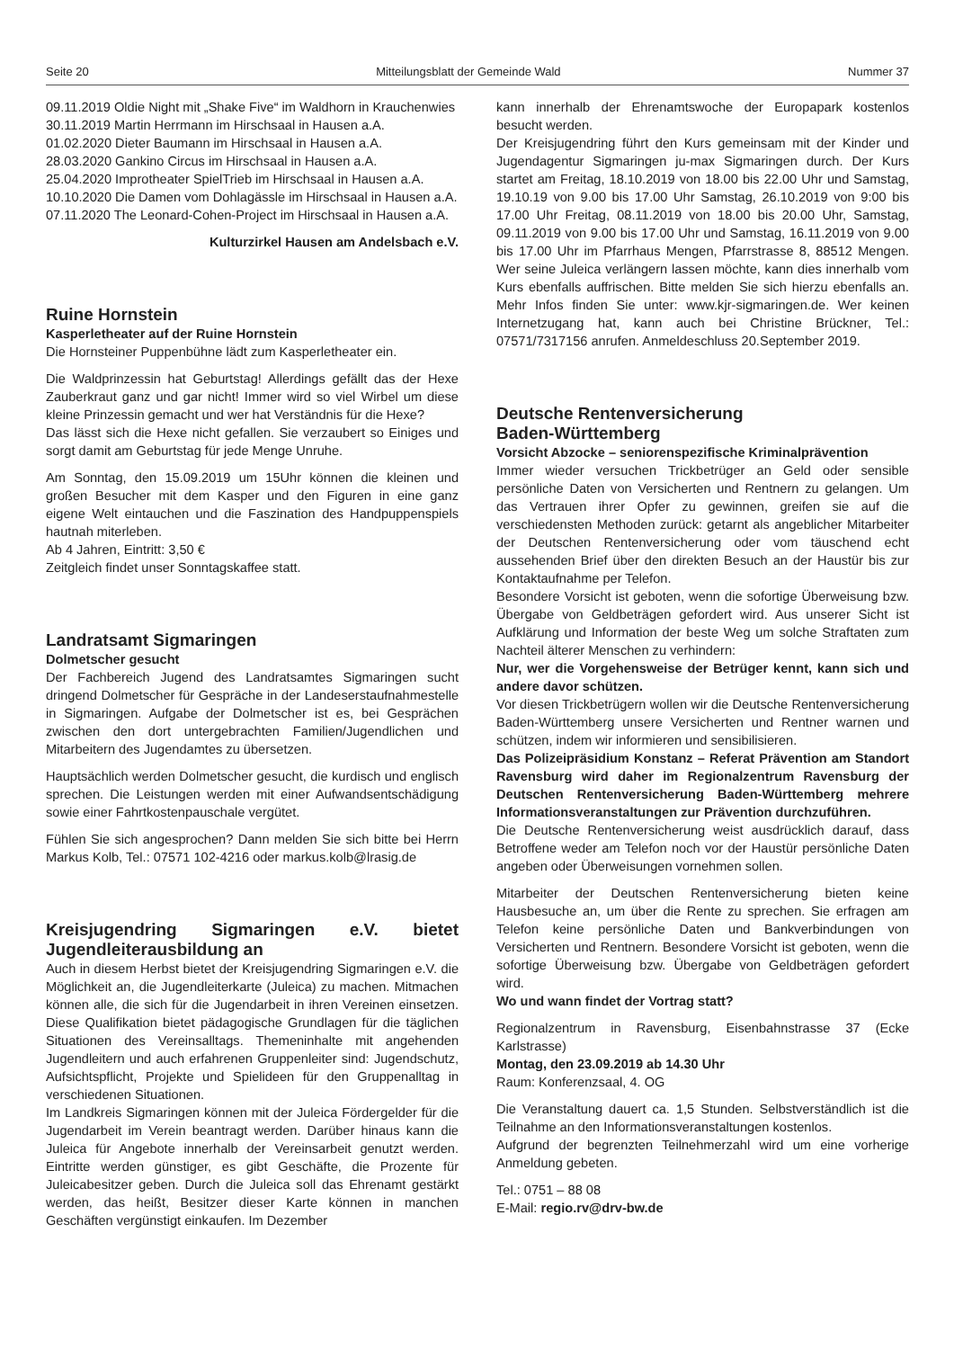Seite 20 Mitteilungsblatt der Gemeinde Wald Nummer 37
09.11.2019 Oldie Night mit „Shake Five“ im Waldhorn in Krauchenwies
30.11.2019 Martin Herrmann im Hirschsaal in Hausen a.A.
01.02.2020 Dieter Baumann im Hirschsaal in Hausen a.A.
28.03.2020 Gankino Circus im Hirschsaal in Hausen a.A.
25.04.2020 Improtheater SpielTrieb im Hirschsaal in Hausen a.A.
10.10.2020 Die Damen vom Dohlagässle im Hirschsaal in Hausen a.A.
07.11.2020 The Leonard-Cohen-Project im Hirschsaal in Hausen a.A.
Kulturzirkel Hausen am Andelsbach e.V.
Ruine Hornstein
Kasperletheater auf der Ruine Hornstein
Die Hornsteiner Puppenbühne lädt zum Kasperletheater ein.
Die Waldprinzessin hat Geburtstag! Allerdings gefällt das der Hexe Zauberkraut ganz und gar nicht! Immer wird so viel Wirbel um diese kleine Prinzessin gemacht und wer hat Verständnis für die Hexe?
Das lässt sich die Hexe nicht gefallen. Sie verzaubert so Einiges und sorgt damit am Geburtstag für jede Menge Unruhe.
Am Sonntag, den 15.09.2019 um 15Uhr können die kleinen und großen Besucher mit dem Kasper und den Figuren in eine ganz eigene Welt eintauchen und die Faszination des Handpuppenspiels hautnah miterleben.
Ab 4 Jahren, Eintritt: 3,50 €
Zeitgleich findet unser Sonntagskaffee statt.
Landratsamt Sigmaringen
Dolmetscher gesucht
Der Fachbereich Jugend des Landratsamtes Sigmaringen sucht dringend Dolmetscher für Gespräche in der Landeserstaufnahmestelle in Sigmaringen. Aufgabe der Dolmetscher ist es, bei Gesprächen zwischen den dort untergebrachten Familien/Jugendlichen und Mitarbeitern des Jugendamtes zu übersetzen.
Hauptsächlich werden Dolmetscher gesucht, die kurdisch und englisch sprechen. Die Leistungen werden mit einer Aufwandsentschädigung sowie einer Fahrtkostenpauschale vergütet.
Fühlen Sie sich angesprochen? Dann melden Sie sich bitte bei Herrn Markus Kolb, Tel.: 07571 102-4216 oder markus.kolb@lrasig.de
Kreisjugendring Sigmaringen e.V. bietet Jugendleiterausbildung an
Auch in diesem Herbst bietet der Kreisjugendring Sigmaringen e.V. die Möglichkeit an, die Jugendleiterkarte (Juleica) zu machen. Mitmachen können alle, die sich für die Jugendarbeit in ihren Vereinen einsetzen. Diese Qualifikation bietet pädagogische Grundlagen für die täglichen Situationen des Vereinsalltags. Themeninhalte mit angehenden Jugendleitern und auch erfahrenen Gruppenleiter sind: Jugendschutz, Aufsichtspflicht, Projekte und Spielideen für den Gruppenalltag in verschiedenen Situationen.
Im Landkreis Sigmaringen können mit der Juleica Fördergelder für die Jugendarbeit im Verein beantragt werden. Darüber hinaus kann die Juleica für Angebote innerhalb der Vereinsarbeit genutzt werden. Eintritte werden günstiger, es gibt Geschäfte, die Prozente für Juleicabesitzer geben. Durch die Juleica soll das Ehrenamt gestärkt werden, das heißt, Besitzer dieser Karte können in manchen Geschäften vergünstigt einkaufen. Im Dezember
kann innerhalb der Ehrenamtswoche der Europapark kostenlos besucht werden.
Der Kreisjugendring führt den Kurs gemeinsam mit der Kinder und Jugendagentur Sigmaringen ju-max Sigmaringen durch. Der Kurs startet am Freitag, 18.10.2019 von 18.00 bis 22.00 Uhr und Samstag, 19.10.19 von 9.00 bis 17.00 Uhr Samstag, 26.10.2019 von 9:00 bis 17.00 Uhr Freitag, 08.11.2019 von 18.00 bis 20.00 Uhr, Samstag, 09.11.2019 von 9.00 bis 17.00 Uhr und Samstag, 16.11.2019 von 9.00 bis 17.00 Uhr im Pfarrhaus Mengen, Pfarrstrasse 8, 88512 Mengen. Wer seine Juleica verlängern lassen möchte, kann dies innerhalb vom Kurs ebenfalls auffrischen. Bitte melden Sie sich hierzu ebenfalls an. Mehr Infos finden Sie unter: www.kjr-sigmaringen.de. Wer keinen Internetzugang hat, kann auch bei Christine Brückner, Tel.: 07571/7317156 anrufen. Anmeldeschluss 20.September 2019.
Deutsche Rentenversicherung
Baden-Württemberg
Vorsicht Abzocke – seniorenspezifische Kriminalprävention
Immer wieder versuchen Trickbetrüger an Geld oder sensible persönliche Daten von Versicherten und Rentnern zu gelangen. Um das Vertrauen ihrer Opfer zu gewinnen, greifen sie auf die verschiedensten Methoden zurück: getarnt als angeblicher Mitarbeiter der Deutschen Rentenversicherung oder vom täuschend echt aussehenden Brief über den direkten Besuch an der Haustür bis zur Kontaktaufnahme per Telefon.
Besondere Vorsicht ist geboten, wenn die sofortige Überweisung bzw. Übergabe von Geldbeträgen gefordert wird. Aus unserer Sicht ist Aufklärung und Information der beste Weg um solche Straftaten zum Nachteil älterer Menschen zu verhindern:
Nur, wer die Vorgehensweise der Betrüger kennt, kann sich und andere davor schützen.
Vor diesen Trickbetrügern wollen wir die Deutsche Rentenversicherung Baden-Württemberg unsere Versicherten und Rentner warnen und schützen, indem wir informieren und sensibilisieren.
Das Polizeipräsidium Konstanz – Referat Prävention am Standort Ravensburg wird daher im Regionalzentrum Ravensburg der Deutschen Rentenversicherung Baden-Württemberg mehrere Informationsveranstaltungen zur Prävention durchzuführen.
Die Deutsche Rentenversicherung weist ausdrücklich darauf, dass Betroffene weder am Telefon noch vor der Haustür persönliche Daten angeben oder Überweisungen vornehmen sollen.
Mitarbeiter der Deutschen Rentenversicherung bieten keine Hausbesuche an, um über die Rente zu sprechen. Sie erfragen am Telefon keine persönliche Daten und Bankverbindungen von Versicherten und Rentnern. Besondere Vorsicht ist geboten, wenn die sofortige Überweisung bzw. Übergabe von Geldbeträgen gefordert wird.
Wo und wann findet der Vortrag statt?
Regionalzentrum in Ravensburg, Eisenbahnstrasse 37 (Ecke Karlstrasse)
Montag, den 23.09.2019 ab 14.30 Uhr
Raum: Konferenzsaal, 4. OG
Die Veranstaltung dauert ca. 1,5 Stunden. Selbstverständlich ist die Teilnahme an den Informationsveranstaltungen kostenlos.
Aufgrund der begrenzten Teilnehmerzahl wird um eine vorherige Anmeldung gebeten.
Tel.: 0751 – 88 08
E-Mail: regio.rv@drv-bw.de